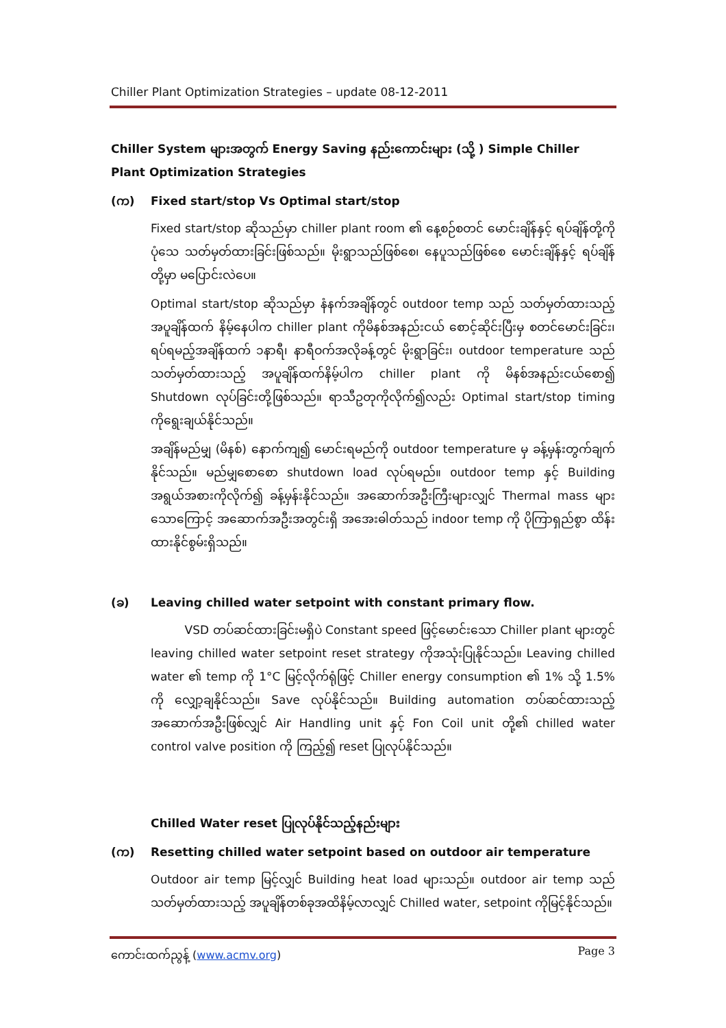Chiller Plant Optimization Strategies – update 08-12-2011
Chiller System များအတွက် Energy Saving နည်းကောင်းများ (သို့ ) Simple Chiller Plant Optimization Strategies
(က) Fixed start/stop Vs Optimal start/stop
Fixed start/stop ဆိုသည်မှာ chiller plant room ၏ နေ့စဉ်စတင် မောင်းချိန်နှင့် ရပ်ချိန်တို့ကို ပုံသေ သတ်မှတ်ထားခြင်းဖြစ်သည်။ မိုးရွာသည်ဖြစ်စေ၊ နေပူသည်ဖြစ်စေ မောင်းချိန်နှင့် ရပ်ချိန်တို့မှာ မပြောင်းလဲပေ။
Optimal start/stop ဆိုသည်မှာ နံနက်အချိန်တွင် outdoor temp သည် သတ်မှတ်ထားသည့် အပူချိန်ထက် နိမ့်နေပါက chiller plant ကိုမိနစ်အနည်းငယ် စောင့်ဆိုင်းပြီးမှ စတင်မောင်းခြင်း၊ ရပ်ရမည့်အချိန်ထက် ၁နာရီ၊ နာရီဝက်အလိုခန့်တွင် မိုးရွာခြင်း၊ outdoor temperature သည် သတ်မှတ်ထားသည့် အပူချိန်ထက်နိမ့်ပါက chiller plant ကို မိနစ်အနည်းငယ်စော၍ Shutdown လုပ်ခြင်းတို့ဖြစ်သည်။ ရာသီဥတုကိုလိုက်၍လည်း Optimal start/stop timing ကိုရွေးချယ်နိုင်သည်။
အချိန်မည်မျှ (မိနစ်) နောက်ကျ၍ မောင်းရမည်ကို outdoor temperature မှ ခန့်မှန်းတွက်ချက်နိုင်သည်။ မည်မျှစောစော shutdown load လုပ်ရမည်။ outdoor temp နှင့် Building အရွယ်အစားကိုလိုက်၍ ခန့်မှန်းနိုင်သည်။ အဆောက်အဦးကြီးများလျှင် Thermal mass များသောကြောင့် အဆောက်အဦးအတွင်းရှိ အအေးဓါတ်သည် indoor temp ကို ပိုကြာရှည်စွာ ထိန်းထားနိုင်စွမ်းရှိသည်။
(ခ) Leaving chilled water setpoint with constant primary flow.
VSD တပ်ဆင်ထားခြင်းမရှိပဲ Constant speed ဖြင့်မောင်းသော Chiller plant များတွင် leaving chilled water setpoint reset strategy ကိုအသုံးပြုနိုင်သည်။ Leaving chilled water ၏ temp ကို 1°C မြင့်လိုက်ရုံဖြင့် Chiller energy consumption ၏ 1% သို့ 1.5% ကို လျှော့ချနိုင်သည်။ Save လုပ်နိုင်သည်။ Building automation တပ်ဆင်ထားသည့် အဆောက်အဦးဖြစ်လျှင် Air Handling unit နှင့် Fon Coil unit တို့၏ chilled water control valve position ကို ကြည့်၍ reset ပြုလုပ်နိုင်သည်။
Chilled Water reset ပြုလုပ်နိုင်သည့်နည်းများ
(က) Resetting chilled water setpoint based on outdoor air temperature
Outdoor air temp မြင့်လျှင် Building heat load များသည်။ outdoor air temp သည် သတ်မှတ်ထားသည့် အပူချိန်တစ်ခုအထိနိမ့်လာလျှင် Chilled water, setpoint ကိုမြင့်နိုင်သည်။
ကောင်းထက်ညွန့် (www.acmv.org) Page 3